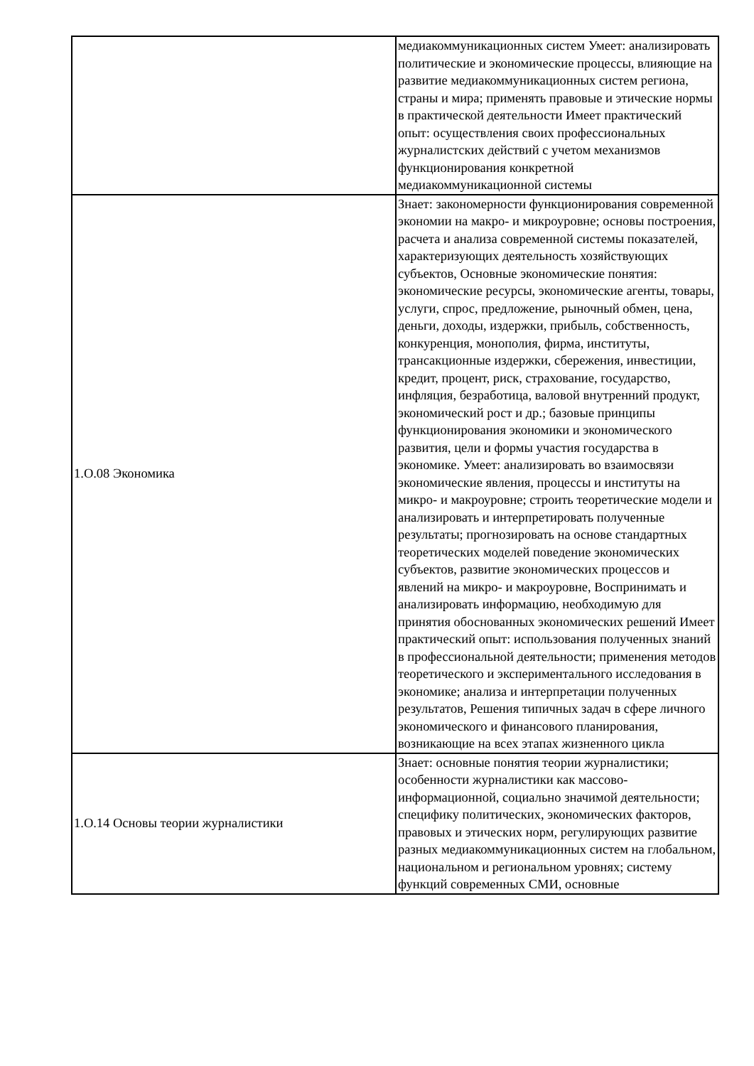| | медиакоммуникационных систем Умеет: анализировать политические и экономические процессы, влияющие на развитие медиакоммуникационных систем региона, страны и мира; применять правовые и этические нормы в практической деятельности Имеет практический опыт: осуществления своих профессиональных журналистских действий с учетом механизмов функционирования конкретной медиакоммуникационной системы |
| 1.О.08 Экономика | Знает: закономерности функционирования современной экономии на макро- и микроуровне; основы построения, расчета и анализа современной системы показателей, характеризующих деятельность хозяйствующих субъектов, Основные экономические понятия: экономические ресурсы, экономические агенты, товары, услуги, спрос, предложение, рыночный обмен, цена, деньги, доходы, издержки, прибыль, собственность, конкуренция, монополия, фирма, институты, трансакционные издержки, сбережения, инвестиции, кредит, процент, риск, страхование, государство, инфляция, безработица, валовой внутренний продукт, экономический рост и др.; базовые принципы функционирования экономики и экономического развития, цели и формы участия государства в экономике. Умеет: анализировать во взаимосвязи экономические явления, процессы и институты на микро- и макроуровне; строить теоретические модели и анализировать и интерпретировать полученные результаты; прогнозировать на основе стандартных теоретических моделей поведение экономических субъектов, развитие экономических процессов и явлений на микро- и макроуровне, Воспринимать и анализировать информацию, необходимую для принятия обоснованных экономических решений Имеет практический опыт: использования полученных знаний в профессиональной деятельности; применения методов теоретического и экспериментального исследования в экономике; анализа и интерпретации полученных результатов, Решения типичных задач в сфере личного экономического и финансового планирования, возникающие на всех этапах жизненного цикла |
| 1.О.14 Основы теории журналистики | Знает: основные понятия теории журналистики; особенности журналистики как массово-информационной, социально значимой деятельности; специфику политических, экономических факторов, правовых и этических норм, регулирующих развитие разных медиакоммуникационных систем на глобальном, национальном и региональном уровнях; систему функций современных СМИ, основные |